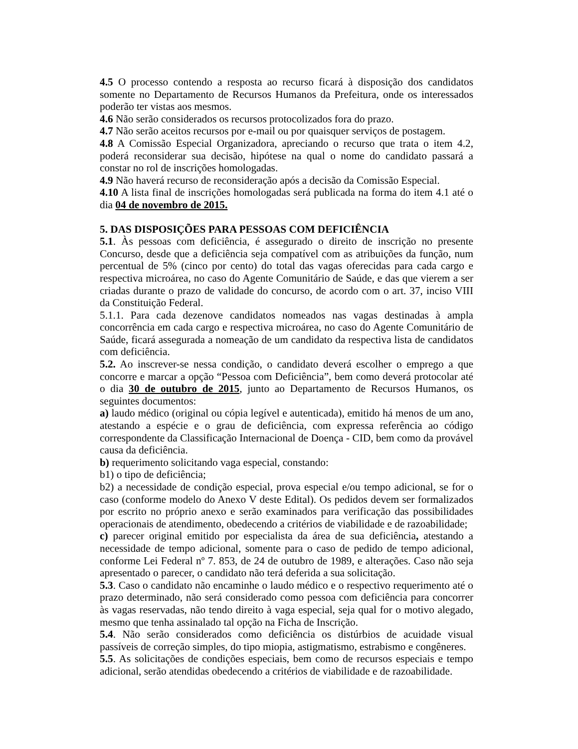4.5 O processo contendo a resposta ao recurso ficará à disposição dos candidatos somente no Departamento de Recursos Humanos da Prefeitura, onde os interessados poderão ter vistas aos mesmos.
4.6 Não serão considerados os recursos protocolizados fora do prazo.
4.7 Não serão aceitos recursos por e-mail ou por quaisquer serviços de postagem.
4.8 A Comissão Especial Organizadora, apreciando o recurso que trata o item 4.2, poderá reconsiderar sua decisão, hipótese na qual o nome do candidato passará a constar no rol de inscrições homologadas.
4.9 Não haverá recurso de reconsideração após a decisão da Comissão Especial.
4.10 A lista final de inscrições homologadas será publicada na forma do item 4.1 até o dia 04 de novembro de 2015.
5. DAS DISPOSIÇÕES PARA PESSOAS COM DEFICIÊNCIA
5.1. Às pessoas com deficiência, é assegurado o direito de inscrição no presente Concurso, desde que a deficiência seja compatível com as atribuições da função, num percentual de 5% (cinco por cento) do total das vagas oferecidas para cada cargo e respectiva microárea, no caso do Agente Comunitário de Saúde, e das que vierem a ser criadas durante o prazo de validade do concurso, de acordo com o art. 37, inciso VIII da Constituição Federal.
5.1.1. Para cada dezenove candidatos nomeados nas vagas destinadas à ampla concorrência em cada cargo e respectiva microárea, no caso do Agente Comunitário de Saúde, ficará assegurada a nomeação de um candidato da respectiva lista de candidatos com deficiência.
5.2. Ao inscrever-se nessa condição, o candidato deverá escolher o emprego a que concorre e marcar a opção “Pessoa com Deficiência”, bem como deverá protocolar até o dia 30 de outubro de 2015, junto ao Departamento de Recursos Humanos, os seguintes documentos:
a) laudo médico (original ou cópia legível e autenticada), emitido há menos de um ano, atestando a espécie e o grau de deficiência, com expressa referência ao código correspondente da Classificação Internacional de Doença - CID, bem como da provável causa da deficiência.
b) requerimento solicitando vaga especial, constando:
b1) o tipo de deficiência;
b2) a necessidade de condição especial, prova especial e/ou tempo adicional, se for o caso (conforme modelo do Anexo V deste Edital). Os pedidos devem ser formalizados por escrito no próprio anexo e serão examinados para verificação das possibilidades operacionais de atendimento, obedecendo a critérios de viabilidade e de razoabilidade;
c) parecer original emitido por especialista da área de sua deficiência, atestando a necessidade de tempo adicional, somente para o caso de pedido de tempo adicional, conforme Lei Federal nº 7. 853, de 24 de outubro de 1989, e alterações. Caso não seja apresentado o parecer, o candidato não terá deferida a sua solicitação.
5.3. Caso o candidato não encaminhe o laudo médico e o respectivo requerimento até o prazo determinado, não será considerado como pessoa com deficiência para concorrer às vagas reservadas, não tendo direito à vaga especial, seja qual for o motivo alegado, mesmo que tenha assinalado tal opção na Ficha de Inscrição.
5.4. Não serão considerados como deficiência os distúrbios de acuidade visual passíveis de correção simples, do tipo miopia, astigmatismo, estrabismo e congêneres.
5.5. As solicitações de condições especiais, bem como de recursos especiais e tempo adicional, serão atendidas obedecendo a critérios de viabilidade e de razoabilidade.